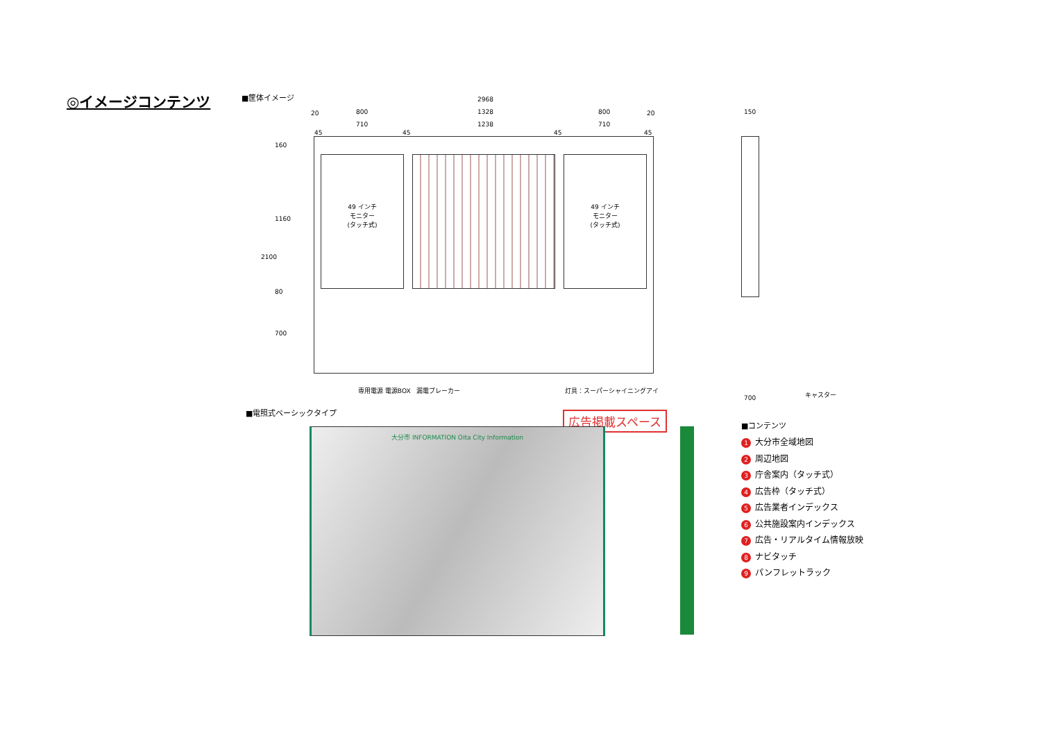◎イメージコンテンツ ■筐体イメージ
49 インチ
モニター
(タッチ式)
49 インチ
モニター
(タッチ式)
2968
20 800 1328 800 20
710 1238 710
45 45 45 45
160
1160
2100
80
700
専用電源 電源BOX 漏電ブレーカー 灯具：スーパーシャイニングアイ
150
700
キャスター
■電照式ベーシックタイプ 広告掲載スペース
大分市 INFORMATION Oita City Information
■コンテンツ
1 大分市全域地図
2 周辺地図
3 庁舎案内（タッチ式）
4 広告枠（タッチ式）
5 広告業者インデックス
6 公共施設案内インデックス
7 広告・リアルタイム情報放映
8 ナビタッチ
9 パンフレットラック